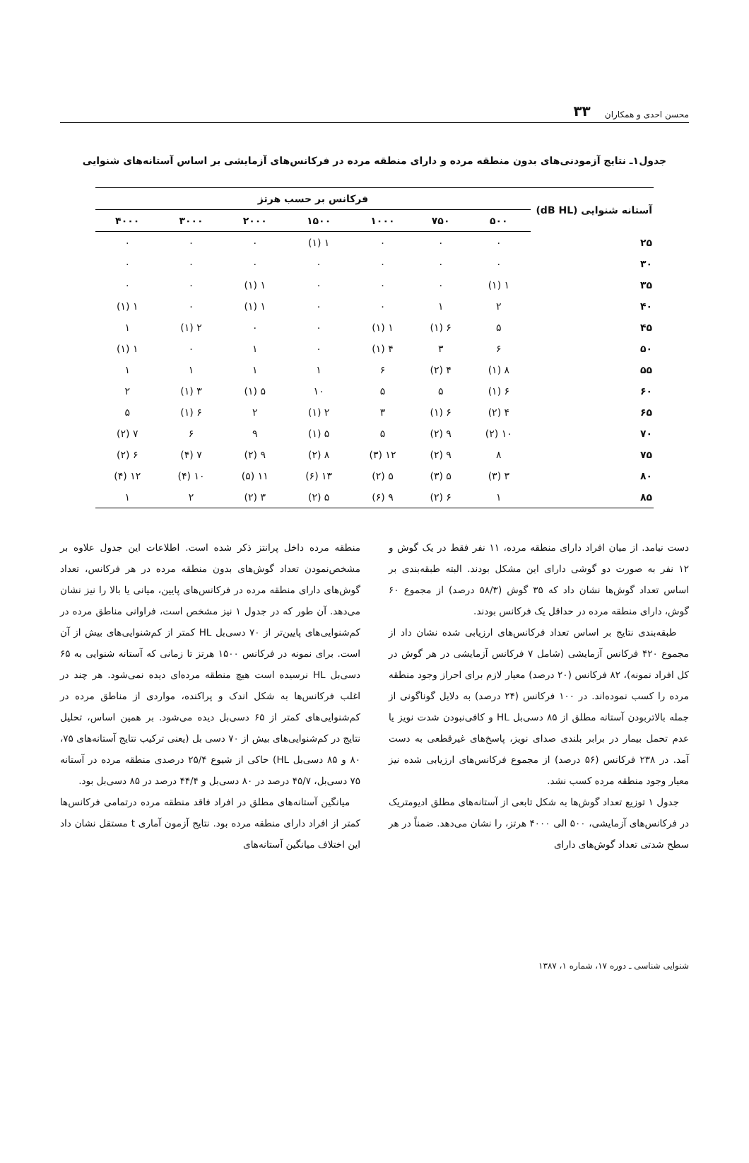محسن احدی و همکاران ۳۳
جدول۱ـ نتایج آزمودنی‌های بدون منطقه مرده و دارای منطقه مرده در فرکانس‌های آزمایشی بر اساس آستانه‌های شنوایی
| آستانه شنوایی (dB HL) | فرکانس بر حسب هرتز | | | | | | |
| --- | --- | --- | --- | --- | --- | --- | --- |
| | ۵۰۰ | ۷۵۰ | ۱۰۰۰ | ۱۵۰۰ | ۲۰۰۰ | ۳۰۰۰ | ۴۰۰۰ |
| ۲۵ | ۰ | ۰ | ۰ | ۱ (۱) | ۰ | ۰ | ۰ |
| ۳۰ | ۰ | ۰ | ۰ | ۰ | ۰ | ۰ | ۰ |
| ۳۵ | ۱ (۱) | ۰ | ۰ | ۰ | ۱ (۱) | ۰ | ۰ |
| ۴۰ | ۲ | ۱ | ۰ | ۰ | ۱ (۱) | ۰ | ۱ (۱) |
| ۴۵ | ۵ | ۶ (۱) | ۱ (۱) | ۰ | ۰ | ۲ (۱) | ۱ |
| ۵۰ | ۶ | ۳ | ۴ (۱) | ۰ | ۱ | ۰ | ۱ (۱) |
| ۵۵ | ۸ (۱) | ۴ (۲) | ۶ | ۱ | ۱ | ۱ | ۱ |
| ۶۰ | ۶ (۱) | ۵ | ۵ | ۱۰ | ۵ (۱) | ۳ (۱) | ۲ |
| ۶۵ | ۴ (۲) | ۶ (۱) | ۳ | ۲ (۱) | ۲ | ۶ (۱) | ۵ |
| ۷۰ | ۱۰ (۲) | ۹ (۲) | ۵ | ۵ (۱) | ۹ | ۶ | ۷ (۲) |
| ۷۵ | ۸ | ۹ (۲) | ۱۲ (۳) | ۸ (۲) | ۹ (۲) | ۷ (۴) | ۶ (۲) |
| ۸۰ | ۳ (۳) | ۵ (۳) | ۵ (۲) | ۱۳ (۶) | ۱۱ (۵) | ۱۰ (۴) | ۱۲ (۴) |
| ۸۵ | ۱ | ۶ (۲) | ۹ (۶) | ۵ (۲) | ۳ (۲) | ۲ | ۱ |
دست نیامد. از میان افراد دارای منطقه مرده، ۱۱ نفر فقط در یک گوش و ۱۲ نفر به صورت دو گوشی دارای این مشکل بودند. البته طبقه‌بندی بر اساس تعداد گوش‌ها نشان داد که ۳۵ گوش (۵۸/۳ درصد) از مجموع ۶۰ گوش، دارای منطقه مرده در حداقل یک فرکانس بودند.
طبقه‌بندی نتایج بر اساس تعداد فرکانس‌های ارزیابی شده نشان داد از مجموع ۴۲۰ فرکانس آزمایشی (شامل ۷ فرکانس آزمایشی در هر گوش در کل افراد نمونه)، ۸۲ فرکانس (۲۰ درصد) معیار لازم برای احراز وجود منطقه مرده را کسب نموده‌اند. در ۱۰۰ فرکانس (۲۴ درصد) به دلایل گوناگونی از جمله بالاتربودن آستانه مطلق از ۸۵ دسی‌بل HL و کافی‌نبودن شدت نویز یا عدم تحمل بیمار در برابر بلندی صدای نویز، پاسخ‌های غیرقطعی به دست آمد. در ۲۳۸ فرکانس (۵۶ درصد) از مجموع فرکانس‌های ارزیابی شده نیز معیار وجود منطقه مرده کسب نشد.
جدول ۱ توزیع تعداد گوش‌ها به شکل تابعی از آستانه‌های مطلق ادیومتریک در فرکانس‌های آزمایشی، ۵۰۰ الی ۴۰۰۰ هرتز، را نشان می‌دهد. ضمناً در هر سطح شدتی تعداد گوش‌های دارای
منطقه مرده داخل پرانتز ذکر شده است. اطلاعات این جدول علاوه بر مشخص‌نمودن تعداد گوش‌های بدون منطقه مرده در هر فرکانس، تعداد گوش‌های دارای منطقه مرده در فرکانس‌های پایین، میانی یا بالا را نیز نشان می‌دهد. آن طور که در جدول ۱ نیز مشخص است، فراوانی مناطق مرده در کم‌شنوایی‌های پایین‌تر از ۷۰ دسی‌بل HL کمتر از کم‌شنوایی‌های بیش از آن است. برای نمونه در فرکانس ۱۵۰۰ هرتز تا زمانی که آستانه شنوایی به ۶۵ دسی‌بل HL نرسیده است هیچ منطقه مرده‌ای دیده نمی‌شود. هر چند در اغلب فرکانس‌ها به شکل اندک و پراکنده، مواردی از مناطق مرده در کم‌شنوایی‌های کمتر از ۶۵ دسی‌بل دیده می‌شود. بر همین اساس، تحلیل نتایج در کم‌شنوایی‌های بیش از ۷۰ دسی بل (یعنی ترکیب نتایج آستانه‌های ۷۵، ۸۰ و ۸۵ دسی‌بل HL) حاکی از شیوع ۲۵/۴ درصدی منطقه مرده در آستانه ۷۵ دسی‌بل، ۴۵/۷ درصد در ۸۰ دسی‌بل و ۴۴/۴ درصد در ۸۵ دسی‌بل بود.
میانگین آستانه‌های مطلق در افراد فاقد منطقه مرده درتمامی فرکانس‌ها کمتر از افراد دارای منطقه مرده بود. نتایج آزمون آماری t مستقل نشان داد این اختلاف میانگین آستانه‌های
شنوایی شناسی ـ دوره ۱۷، شماره ۱، ۱۳۸۷